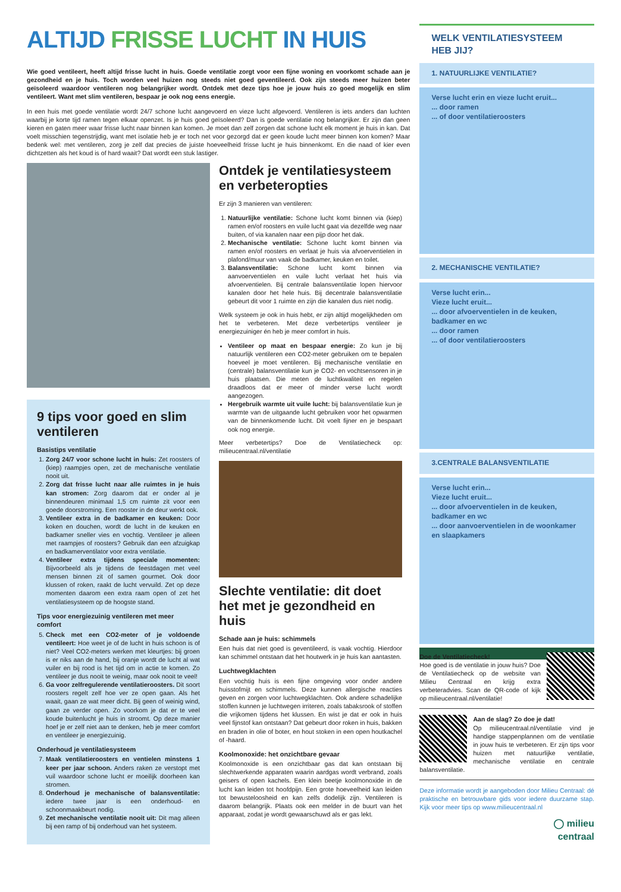ALTIJD FRISSE LUCHT IN HUIS
Wie goed ventileert, heeft altijd frisse lucht in huis. Goede ventilatie zorgt voor een fijne woning en voorkomt schade aan je gezondheid en je huis. Toch worden veel huizen nog steeds niet goed geventileerd. Ook zijn steeds meer huizen beter geïsoleerd waardoor ventileren nog belangrijker wordt. Ontdek met deze tips hoe je jouw huis zo goed mogelijk en slim ventileert. Want met slim ventileren, bespaar je ook nog eens energie.
In een huis met goede ventilatie wordt 24/7 schone lucht aangevoerd en vieze lucht afgevoerd. Ventileren is iets anders dan luchten waarbij je korte tijd ramen tegen elkaar openzet. Is je huis goed geïsoleerd? Dan is goede ventilatie nog belangrijker. Er zijn dan geen kieren en gaten meer waar frisse lucht naar binnen kan komen. Je moet dan zelf zorgen dat schone lucht elk moment je huis in kan. Dat voelt misschien tegenstrijdig, want met isolatie heb je er toch net voor gezorgd dat er geen koude lucht meer binnen kon komen? Maar bedenk wel: met ventileren, zorg je zelf dat precies de juiste hoeveelheid frisse lucht je huis binnenkomt. En die naad of kier even dichtzetten als het koud is of hard waait? Dat wordt een stuk lastiger.
9 tips voor goed en slim ventileren
Basistips ventilatie
1. Zorg 24/7 voor schone lucht in huis: Zet roosters of (kiep) raampjes open, zet de mechanische ventilatie nooit uit.
2. Zorg dat frisse lucht naar alle ruimtes in je huis kan stromen: Zorg daarom dat er onder al je binnendeuren minimaal 1,5 cm ruimte zit voor een goede doorstroming. Een rooster in de deur werkt ook.
3. Ventileer extra in de badkamer en keuken: Door koken en douchen, wordt de lucht in de keuken en badkamer sneller vies en vochtig. Ventileer je alleen met raampjes of roosters? Gebruik dan een afzuigkap en badkamerventilator voor extra ventilatie.
4. Ventileer extra tijdens speciale momenten: Bijvoorbeeld als je tijdens de feestdagen met veel mensen binnen zit of samen gourmet. Ook door klussen of roken, raakt de lucht vervuild. Zet op deze momenten daarom een extra raam open of zet het ventilatiesysteem op de hoogste stand.
Tips voor energiezuinig ventileren met meer comfort
5. Check met een CO2-meter of je voldoende ventileert: Hoe weet je of de lucht in huis schoon is of niet? Veel CO2-meters werken met kleurtjes: bij groen is er niks aan de hand, bij oranje wordt de lucht al wat vuiler en bij rood is het tijd om in actie te komen. Zo ventileer je dus nooit te weinig, maar ook nooit te veel!
6. Ga voor zelfregulerende ventilatieroosters. Dit soort roosters regelt zelf hoe ver ze open gaan. Als het waait, gaan ze wat meer dicht. Bij geen of weinig wind, gaan ze verder open. Zo voorkom je dat er te veel koude buitenlucht je huis in stroomt. Op deze manier hoef je er zelf niet aan te denken, heb je meer comfort en ventileer je energiezuinig.
Onderhoud je ventilatiesysteem
7. Maak ventilatieroosters en ventielen minstens 1 keer per jaar schoon. Anders raken ze verstopt met vuil waardoor schone lucht er moeilijk doorheen kan stromen.
8. Onderhoud je mechanische of balansventilatie: iedere twee jaar is een onderhoud- en schoonmaakbeurt nodig.
9. Zet mechanische ventilatie nooit uit: Dit mag alleen bij een ramp of bij onderhoud van het systeem.
Ontdek je ventilatiesysteem en verbeteropties
Er zijn 3 manieren van ventileren:
1. Natuurlijke ventilatie: Schone lucht komt binnen via (kiep) ramen en/of roosters en vuile lucht gaat via dezelfde weg naar buiten, of via kanalen naar een pijp door het dak.
2. Mechanische ventilatie: Schone lucht komt binnen via ramen en/of roosters en verlaat je huis via afvoerventielen in plafond/muur van vaak de badkamer, keuken en toilet.
3. Balansventilatie: Schone lucht komt binnen via aanvoerventielen en vuile lucht verlaat het huis via afvoerventielen. Bij centrale balansventilatie lopen hiervoor kanalen door het hele huis. Bij decentrale balansventilatie gebeurt dit voor 1 ruimte en zijn die kanalen dus niet nodig.
Welk systeem je ook in huis hebt, er zijn altijd mogelijkheden om het te verbeteren. Met deze verbetertips ventileer je energiezuiniger én heb je meer comfort in huis.
Ventileer op maat en bespaar energie: Zo kun je bij natuurlijk ventileren een CO2-meter gebruiken om te bepalen hoeveel je moet ventileren. Bij mechanische ventilatie en (centrale) balansventilatie kun je CO2- en vochtsensoren in je huis plaatsen. Die meten de luchtkwaliteit en regelen draadloos dat er meer of minder verse lucht wordt aangezogen.
Hergebruik warmte uit vuile lucht: bij balansventilatie kun je warmte van de uitgaande lucht gebruiken voor het opwarmen van de binnenkomende lucht. Dit voelt fijner en je bespaart ook nog energie.
Meer verbetertips? Doe de Ventilatiecheck op: milieucentraal.nl/ventilatie
Slechte ventilatie: dit doet het met je gezondheid en huis
Schade aan je huis: schimmels
Een huis dat niet goed is geventileerd, is vaak vochtig. Hierdoor kan schimmel ontstaan dat het houtwerk in je huis kan aantasten.
Luchtwegklachten
Een vochtig huis is een fijne omgeving voor onder andere huisstofmijt en schimmels. Deze kunnen allergische reacties geven en zorgen voor luchtwegklachten. Ook andere schadelijke stoffen kunnen je luchtwegen irriteren, zoals tabaksrook of stoffen die vrijkomen tijdens het klussen. En wist je dat er ook in huis veel fijnstof kan ontstaan? Dat gebeurt door roken in huis, bakken en braden in olie of boter, en hout stoken in een open houtkachel of -haard.
Koolmonoxide: het onzichtbare gevaar
Koolmonoxide is een onzichtbaar gas dat kan ontstaan bij slechtwerkende apparaten waarin aardgas wordt verbrand, zoals geisers of open kachels. Een klein beetje koolmonoxide in de lucht kan leiden tot hoofdpijn. Een grote hoeveelheid kan leiden tot bewusteloosheid en kan zelfs dodelijk zijn. Ventileren is daarom belangrijk. Plaats ook een melder in de buurt van het apparaat, zodat je wordt gewaarschuwd als er gas lekt.
WELK VENTILATIESYSTEEM HEB JIJ?
1. NATUURLIJKE VENTILATIE?
Verse lucht erin en vieze lucht eruit...
... door ramen
... of door ventilatieroosters
2. MECHANISCHE VENTILATIE?
Verse lucht erin...
Vieze lucht eruit...
... door afvoerventielen in de keuken, badkamer en wc
... door ramen
... of door ventilatieroosters
3.CENTRALE BALANSVENTILATIE
Verse lucht erin...
Vieze lucht eruit...
... door afvoerventielen in de keuken, badkamer en wc
... door aanvoerventielen in de woonkamer en slaapkamers
Doe de Ventilatiecheck!
Hoe goed is de ventilatie in jouw huis? Doe de Ventilatiecheck op de website van Milieu Centraal en krijg extra verbeteradvies. Scan de QR-code of kijk op milieucentraal.nl/ventilatie!
Aan de slag? Zo doe je dat!
Op milieucentraal.nl/ventilatie vind je handige stappenplannen om de ventilatie in jouw huis te verbeteren. Er zijn tips voor huizen met natuurlijke ventilatie, mechanische ventilatie en centrale balansventilatie.
Deze informatie wordt je aangeboden door Milieu Centraal: dé praktische en betrouwbare gids voor iedere duurzame stap. Kijk voor meer tips op www.milieucentraal.nl
◯ milieu
centraal